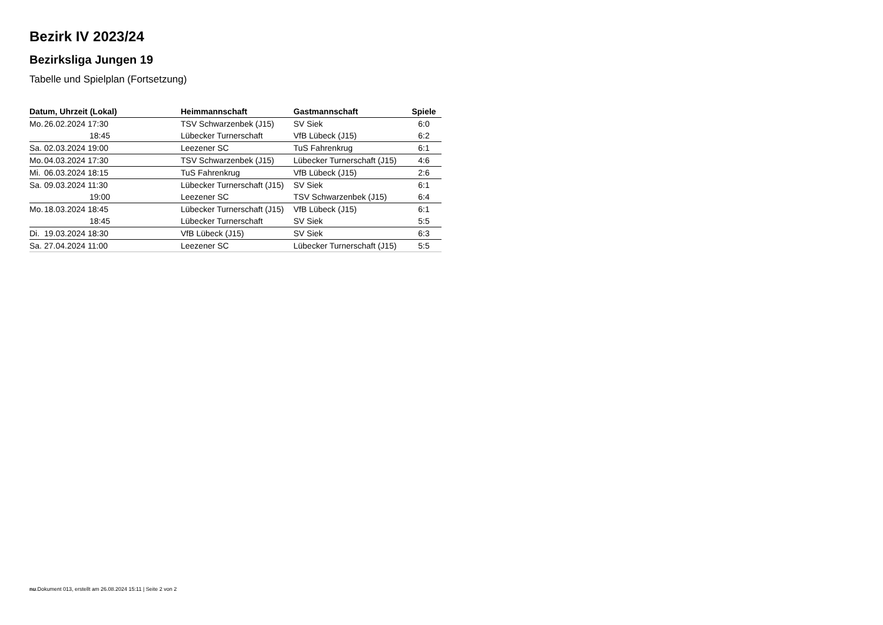Bezirk IV 2023/24
Bezirksliga Jungen 19
Tabelle und Spielplan (Fortsetzung)
| Datum, Uhrzeit (Lokal) | | Heimmannschaft | Gastmannschaft | Spiele |
| --- | --- | --- | --- | --- |
| Mo. | 26.02.2024 17:30 | TSV Schwarzenbek (J15) | SV Siek | 6:0 |
| | 18:45 | Lübecker Turnerschaft | VfB Lübeck (J15) | 6:2 |
| Sa. | 02.03.2024 19:00 | Leezener SC | TuS Fahrenkrug | 6:1 |
| Mo. | 04.03.2024 17:30 | TSV Schwarzenbek (J15) | Lübecker Turnerschaft (J15) | 4:6 |
| Mi. | 06.03.2024 18:15 | TuS Fahrenkrug | VfB Lübeck (J15) | 2:6 |
| Sa. | 09.03.2024 11:30 | Lübecker Turnerschaft (J15) | SV Siek | 6:1 |
| | 19:00 | Leezener SC | TSV Schwarzenbek (J15) | 6:4 |
| Mo. | 18.03.2024 18:45 | Lübecker Turnerschaft (J15) | VfB Lübeck (J15) | 6:1 |
| | 18:45 | Lübecker Turnerschaft | SV Siek | 5:5 |
| Di. | 19.03.2024 18:30 | VfB Lübeck (J15) | SV Siek | 6:3 |
| Sa. | 27.04.2024 11:00 | Leezener SC | Lübecker Turnerschaft (J15) | 5:5 |
nu.Dokument 013, erstellt am 26.08.2024 15:11 | Seite 2 von 2